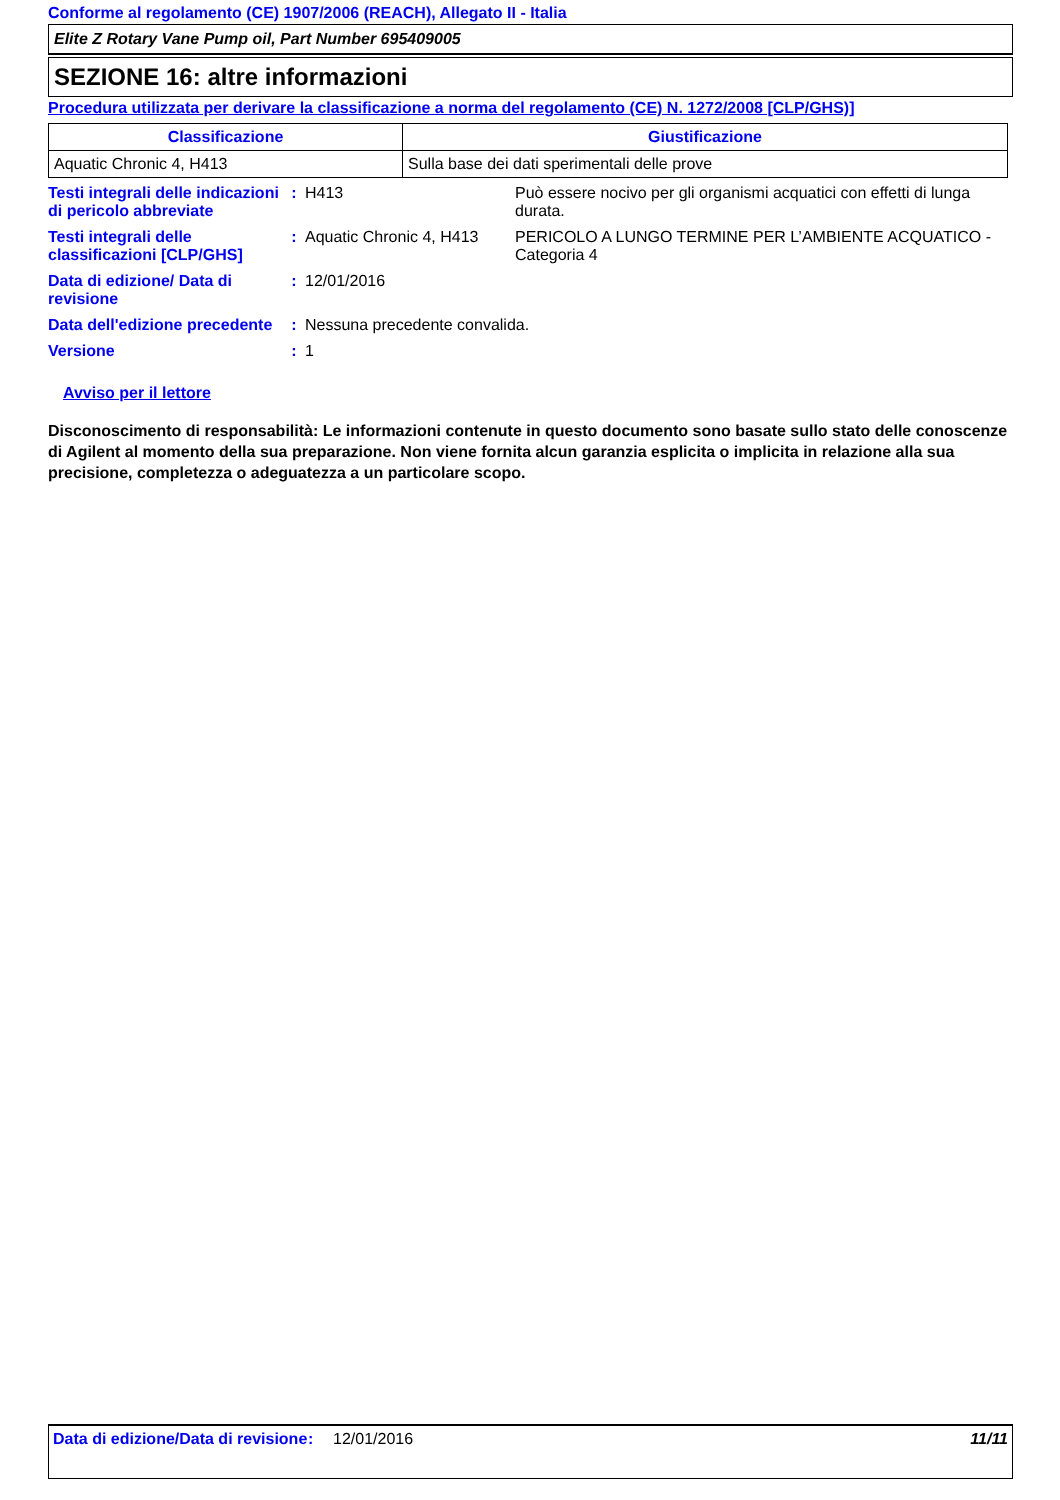Conforme al regolamento (CE) 1907/2006 (REACH), Allegato II - Italia
Elite Z Rotary Vane Pump oil, Part Number 695409005
SEZIONE 16: altre informazioni
Procedura utilizzata per derivare la classificazione a norma del regolamento (CE) N. 1272/2008 [CLP/GHS)]
| Classificazione | Giustificazione |
| --- | --- |
| Aquatic Chronic 4, H413 | Sulla base dei dati sperimentali delle prove |
| Testi integrali delle indicazioni di pericolo abbreviate | : | H413 | Può essere nocivo per gli organismi acquatici con effetti di lunga durata. |
| Testi integrali delle classificazioni [CLP/GHS] | : | Aquatic Chronic 4, H413 | PERICOLO A LUNGO TERMINE PER L’AMBIENTE ACQUATICO - Categoria 4 |
| Data di edizione/ Data di revisione | : | 12/01/2016 | |
| Data dell'edizione precedente | : | Nessuna precedente convalida. | |
| Versione | : | 1 | |
Avviso per il lettore
Disconoscimento di responsabilità: Le informazioni contenute in questo documento sono basate sullo stato delle conoscenze di Agilent al momento della sua preparazione. Non viene fornita alcun garanzia esplicita o implicita in relazione alla sua precisione, completezza o adeguatezza a un particolare scopo.
Data di edizione/Data di revisione
: 12/01/2016 11/11